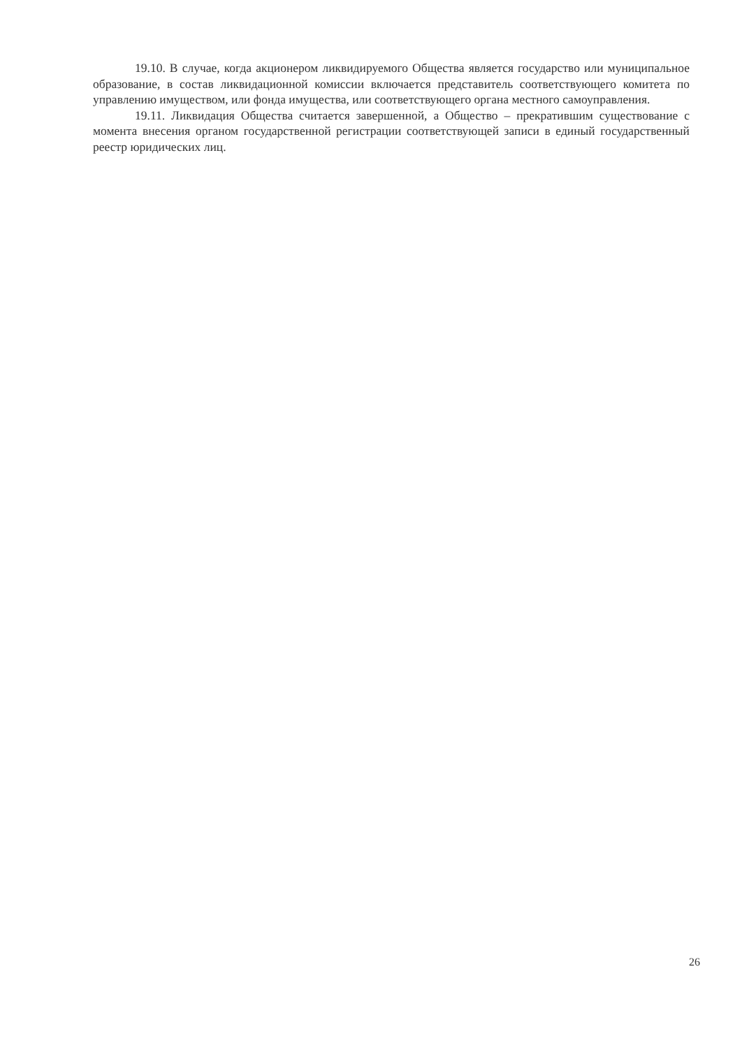19.10. В случае, когда акционером ликвидируемого Общества является государство или муниципальное образование, в состав ликвидационной комиссии включается представитель соответствующего комитета по управлению имуществом, или фонда имущества, или соответствующего органа местного самоуправления.
19.11. Ликвидация Общества считается завершенной, а Общество – прекратившим существование с момента внесения органом государственной регистрации соответствующей записи в единый государственный реестр юридических лиц.
26